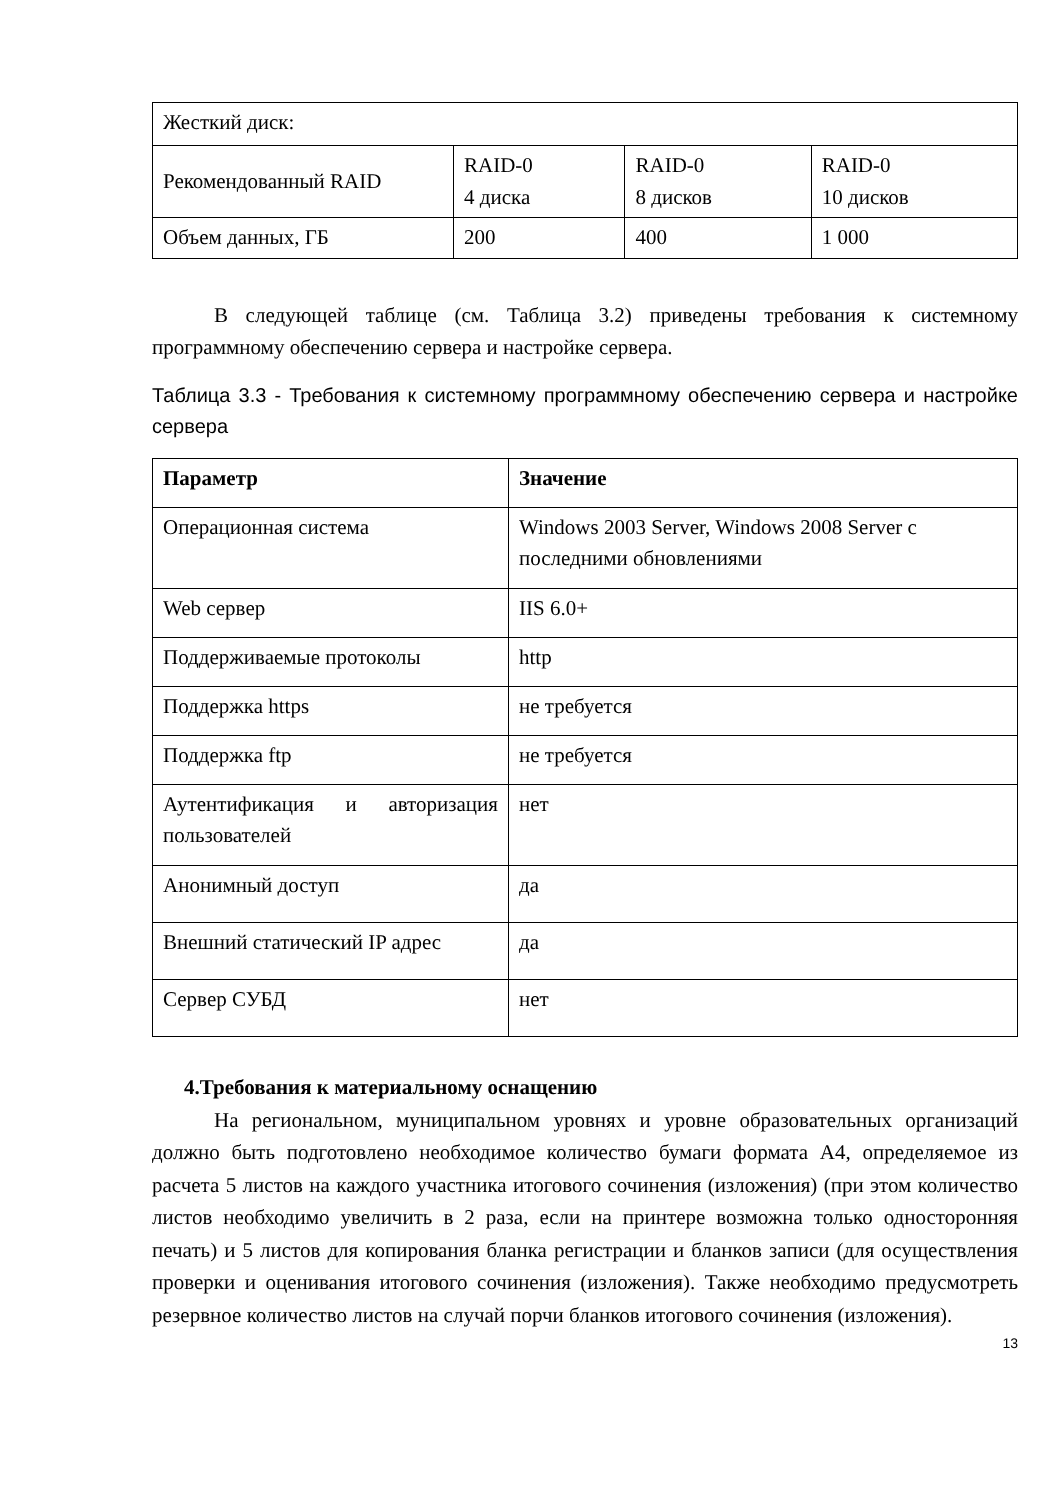| Жесткий диск: | | | |
| Рекомендованный RAID | RAID-0 4 диска | RAID-0 8 дисков | RAID-0 10 дисков |
| Объем данных, ГБ | 200 | 400 | 1 000 |
В следующей таблице (см. Таблица 3.2) приведены требования к системному программному обеспечению сервера и настройке сервера.
Таблица 3.3 - Требования к системному программному обеспечению сервера и настройке сервера
| Параметр | Значение |
| --- | --- |
| Операционная система | Windows 2003 Server, Windows 2008 Server с последними обновлениями |
| Web сервер | IIS 6.0+ |
| Поддерживаемые протоколы | http |
| Поддержка https | не требуется |
| Поддержка ftp | не требуется |
| Аутентификация и авторизация пользователей | нет |
| Анонимный доступ | да |
| Внешний статический IP адрес | да |
| Сервер СУБД | нет |
4.Требования к материальному оснащению
На региональном, муниципальном уровнях и уровне образовательных организаций должно быть подготовлено необходимое количество бумаги формата А4, определяемое из расчета 5 листов на каждого участника итогового сочинения (изложения) (при этом количество листов необходимо увеличить в 2 раза, если на принтере возможна только односторонняя печать) и 5 листов для копирования бланка регистрации и бланков записи (для осуществления проверки и оценивания итогового сочинения (изложения). Также необходимо предусмотреть резервное количество листов на случай порчи бланков итогового сочинения (изложения).
13